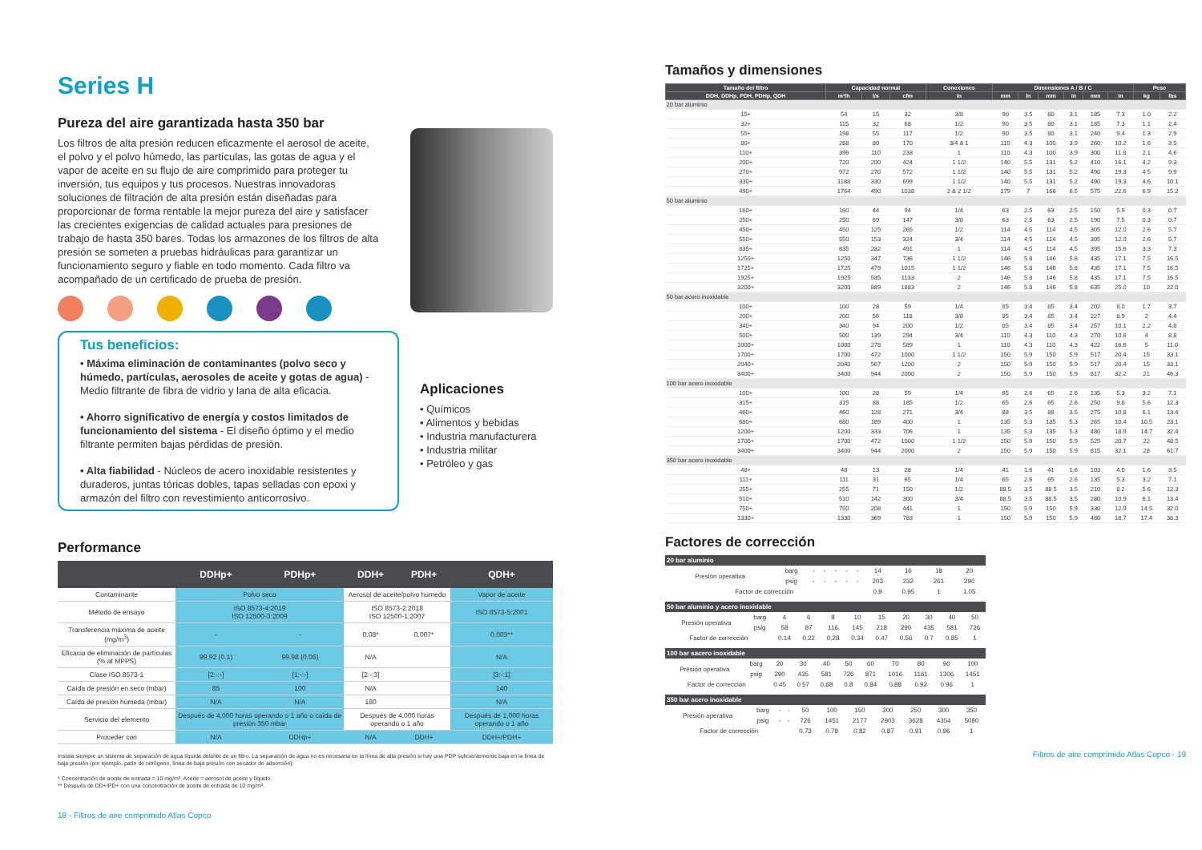Series H
Pureza del aire garantizada hasta 350 bar
Los filtros de alta presión reducen eficazmente el aerosol de aceite, el polvo y el polvo húmedo, las partículas, las gotas de agua y el vapor de aceite en su flujo de aire comprimido para proteger tu inversión, tus equipos y tus procesos. Nuestras innovadoras soluciones de filtración de alta presión están diseñadas para proporcionar de forma rentable la mejor pureza del aire y satisfacer las crecientes exigencias de calidad actuales para presiones de trabajo de hasta 350 bares. Todas los armazones de los filtros de alta presión se someten a pruebas hidráulicas para garantizar un funcionamiento seguro y fiable en todo momento. Cada filtro va acompañado de un certificado de prueba de presión.
Tus beneficios:
• Máxima eliminación de contaminantes (polvo seco y húmedo, partículas, aerosoles de aceite y gotas de agua) - Medio filtrante de fibra de vidrio y lana de alta eficacia.
• Ahorro significativo de energía y costos limitados de funcionamiento del sistema - El diseño óptimo y el medio filtrante permiten bajas pérdidas de presión.
• Alta fiabilidad - Núcleos de acero inoxidable resistentes y duraderos, juntas tóricas dobles, tapas selladas con epoxi y armazón del filtro con revestimiento anticorrosivo.
Aplicaciones
• Químicos
• Alimentos y bebidas
• Industria manufacturera
• Industria militar
• Petróleo y gas
Performance
| | DDHp+ | PDHp+ | DDH+ | PDH+ | QDH+ |
| --- | --- | --- | --- | --- | --- |
| Contaminante | Polvo seco | | Aerosol de aceite/polvo húmedo | | Vapor de aceite |
| Método de ensayo | ISO 8573-4:2019 ISO 12500-3:2009 | | ISO 8573-2:2018 ISO 12500-1:2007 | | ISO 8573-5:2001 |
| Transferencia máxima de aceite (mg/m<sup>3</sup>) | - | - | 0.08* | 0.007* | 0.003** |
| Eficacia de eliminación de partículas (% at MPPS) | 99.92 (0.1) | 99.98 (0.06) | N/A | | N/A |
| Clase ISO 8573-1 | [2:-:-] | [1:-:-] | [2:-:3] | | [3:-:1] |
| Caída de presión en seco (mbar) | 85 | 100 | N/A | | 140 |
| Caída de presión húmeda (mbar) | N/A | N/A | 180 | | N/A |
| Servicio del elemento | Después de 4,000 horas operando o 1 año o caída de presión 350 mbar | | Después de 4,000 horas operando o 1 año | | Después de 1,000 horas operando o 1 año |
| Proceder con | N/A | DDHp+ | N/A | DDH+ | DDH+/PDH+ |
Instala siempre un sistema de separación de agua líquida delante de un filtro. La separación de agua no es necesaria en la línea de alta presión si hay una PDP suficientemente baja en la línea de baja presión (por ejemplo, patín de nitrógeno, línea de baja presión con secador de adsorción).
* Concentración de aceite de entrada = 10 mg/m³. Aceite = aerosol de aceite y líquido.
** Después de DD+/PD+ con una concentración de aceite de entrada de 10 mg/m³.
18 - Filtros de aire comprimido Atlas Copco
Tamaños y dimensiones
| Tamaño del filtro | Capacidad normal | | | Conexiones | Dimensiones A / B / C | | | | | | Peso | |
| --- | --- | --- | --- | --- | --- | --- | --- | --- | --- | --- | --- | --- |
| DDH, DDHp, PDH, PDHp, QDH | m³/h | l/s | cfm | in | mm | in | mm | in | mm | in | kg | lbs |
| 20 bar aluminio | | | | | | | | | | | | |
| 15+ | 54 | 15 | 32 | 3/8 | 90 | 3.5 | 80 | 3.1 | 185 | 7.3 | 1.0 | 2.2 |
| 32+ | 115 | 32 | 68 | 1/2 | 90 | 3.5 | 80 | 3.1 | 185 | 7.3 | 1.1 | 2.4 |
| 55+ | 198 | 55 | 117 | 1/2 | 90 | 3.5 | 80 | 3.1 | 240 | 9.4 | 1.3 | 2.9 |
| 80+ | 288 | 80 | 170 | 3/4 & 1 | 110 | 4.3 | 100 | 3.9 | 260 | 10.2 | 1.6 | 3.5 |
| 110+ | 396 | 110 | 233 | 1 | 110 | 4.3 | 100 | 3.9 | 300 | 11.8 | 2.1 | 4.6 |
| 200+ | 720 | 200 | 424 | 1 1/2 | 140 | 5.5 | 131 | 5.2 | 410 | 16.1 | 4.2 | 9.3 |
| 270+ | 972 | 270 | 572 | 1 1/2 | 140 | 5.5 | 131 | 5.2 | 490 | 19.3 | 4.5 | 9.9 |
| 330+ | 1188 | 330 | 699 | 1 1/2 | 140 | 5.5 | 131 | 5.2 | 490 | 19.3 | 4.6 | 10.1 |
| 490+ | 1764 | 490 | 1038 | 2 & 2 1/2 | 179 | 7 | 166 | 6.5 | 575 | 22.6 | 6.9 | 15.2 |
| 50 bar aluminio | | | | | | | | | | | | |
| 160+ | 160 | 44 | 94 | 1/4 | 63 | 2.5 | 63 | 2.5 | 150 | 5.9 | 0.3 | 0.7 |
| 250+ | 250 | 69 | 147 | 3/8 | 63 | 2.5 | 63 | 2.5 | 190 | 7.5 | 0.3 | 0.7 |
| 450+ | 450 | 125 | 265 | 1/2 | 114 | 4.5 | 114 | 4.5 | 305 | 12.0 | 2.6 | 5.7 |
| 550+ | 550 | 153 | 324 | 3/4 | 114 | 4.5 | 114 | 4.5 | 305 | 12.0 | 2.6 | 5.7 |
| 835+ | 835 | 232 | 491 | 1 | 114 | 4.5 | 114 | 4.5 | 395 | 15.6 | 3.3 | 7.3 |
| 1250+ | 1250 | 347 | 736 | 1 1/2 | 146 | 5.8 | 146 | 5.8 | 435 | 17.1 | 7.5 | 16.5 |
| 1725+ | 1725 | 479 | 1015 | 1 1/2 | 146 | 5.8 | 146 | 5.8 | 435 | 17.1 | 7.5 | 16.5 |
| 1925+ | 1925 | 535 | 1133 | 2 | 146 | 5.8 | 146 | 5.8 | 435 | 17.1 | 7.5 | 16.5 |
| 3200+ | 3200 | 889 | 1883 | 2 | 146 | 5.8 | 146 | 5.8 | 635 | 25.0 | 10 | 22.0 |
| 50 bar acero inoxidable | | | | | | | | | | | | |
| 100+ | 100 | 28 | 59 | 1/4 | 85 | 3.4 | 85 | 3.4 | 202 | 8.0 | 1.7 | 3.7 |
| 200+ | 200 | 56 | 118 | 3/8 | 85 | 3.4 | 85 | 3.4 | 227 | 8.9 | 2 | 4.4 |
| 340+ | 340 | 94 | 200 | 1/2 | 85 | 3.4 | 85 | 3.4 | 257 | 10.1 | 2.2 | 4.8 |
| 500+ | 500 | 139 | 294 | 3/4 | 110 | 4.3 | 110 | 4.3 | 270 | 10.6 | 4 | 8.8 |
| 1000+ | 1000 | 278 | 589 | 1 | 110 | 4.3 | 110 | 4.3 | 422 | 16.6 | 5 | 11.0 |
| 1700+ | 1700 | 472 | 1000 | 1 1/2 | 150 | 5.9 | 150 | 5.9 | 517 | 20.4 | 15 | 33.1 |
| 2040+ | 2040 | 567 | 1200 | 2 | 150 | 5.9 | 150 | 5.9 | 517 | 20.4 | 15 | 33.1 |
| 3400+ | 3400 | 944 | 2000 | 2 | 150 | 5.9 | 150 | 5.9 | 817 | 32.2 | 21 | 46.3 |
| 100 bar acero inoxidable | | | | | | | | | | | | |
| 100+ | 100 | 28 | 59 | 1/4 | 65 | 2.6 | 65 | 2.6 | 135 | 5.3 | 3.2 | 7.1 |
| 315+ | 315 | 88 | 185 | 1/2 | 65 | 2.6 | 65 | 2.6 | 250 | 9.8 | 5.6 | 12.3 |
| 460+ | 460 | 128 | 271 | 3/4 | 88 | 3.5 | 88 | 3.5 | 275 | 10.8 | 6.1 | 13.4 |
| 680+ | 680 | 189 | 400 | 1 | 135 | 5.3 | 135 | 5.3 | 265 | 10.4 | 10.5 | 23.1 |
| 1200+ | 1200 | 333 | 706 | 1 | 135 | 5.3 | 135 | 5.3 | 480 | 18.9 | 14.7 | 32.4 |
| 1700+ | 1700 | 472 | 1000 | 1 1/2 | 150 | 5.9 | 150 | 5.9 | 525 | 20.7 | 22 | 48.5 |
| 3400+ | 3400 | 944 | 2000 | 2 | 150 | 5.9 | 150 | 5.9 | 815 | 32.1 | 28 | 61.7 |
| 350 bar acero inoxidable | | | | | | | | | | | | |
| 48+ | 48 | 13 | 28 | 1/4 | 41 | 1.6 | 41 | 1.6 | 103 | 4.0 | 1.6 | 3.5 |
| 111+ | 111 | 31 | 65 | 1/4 | 65 | 2.6 | 65 | 2.6 | 135 | 5.3 | 3.2 | 7.1 |
| 255+ | 255 | 71 | 150 | 1/2 | 88.5 | 3.5 | 88.5 | 3.5 | 210 | 8.2 | 5.6 | 12.3 |
| 510+ | 510 | 142 | 300 | 3/4 | 88.5 | 3.5 | 88.5 | 3.5 | 280 | 10.9 | 6.1 | 13.4 |
| 750+ | 750 | 208 | 441 | 1 | 150 | 5.9 | 150 | 5.9 | 330 | 12.9 | 14.5 | 32.0 |
| 1330+ | 1330 | 369 | 783 | 1 | 150 | 5.9 | 150 | 5.9 | 480 | 18.7 | 17.4 | 38.3 |
Factores de corrección
| 20 bar aluminio | | | | | | | | | | |
| --- | --- | --- | --- | --- | --- | --- | --- | --- | --- | --- |
| Presión operativa | barg | - | - | - | - | - | 14 | 16 | 18 | 20 |
| | psig | - | - | - | - | - | 203 | 232 | 261 | 290 |
| Factor de corrección | | | | | | | 0.9 | 0.95 | 1 | 1.05 |
| 50 bar aluminio y acero inoxidable | | | | | | | | | | |
| --- | --- | --- | --- | --- | --- | --- | --- | --- | --- | --- |
| Presión operativa | barg | 4 | 6 | 8 | 10 | 15 | 20 | 30 | 40 | 50 |
| | psig | 58 | 87 | 116 | 145 | 218 | 290 | 435 | 581 | 726 |
| Factor de corrección | | 0.14 | 0.22 | 0.28 | 0.34 | 0.47 | 0.56 | 0.7 | 0.85 | 1 |
| 100 bar sacero inoxidable | | | | | | | | | | |
| --- | --- | --- | --- | --- | --- | --- | --- | --- | --- | --- |
| Presión operativa | barg | 20 | 30 | 40 | 50 | 60 | 70 | 80 | 90 | 100 |
| | psig | 290 | 435 | 581 | 726 | 871 | 1016 | 1161 | 1306 | 1451 |
| Factor de corrección | | 0.45 | 0.57 | 0.68 | 0.8 | 0.84 | 0.88 | 0.92 | 0.96 | 1 |
| 350 bar acero inoxidable | | | | | | | | | | |
| --- | --- | --- | --- | --- | --- | --- | --- | --- | --- | --- |
| Presión operativa | barg | - | - | 50 | 100 | 150 | 200 | 250 | 300 | 350 |
| | psig | - | - | 726 | 1451 | 2177 | 2903 | 3628 | 4354 | 5080 |
| Factor de corrección | | | | 0.73 | 0.78 | 0.82 | 0.87 | 0.91 | 0.96 | 1 |
Filtros de aire comprimido Atlas Copco - 19